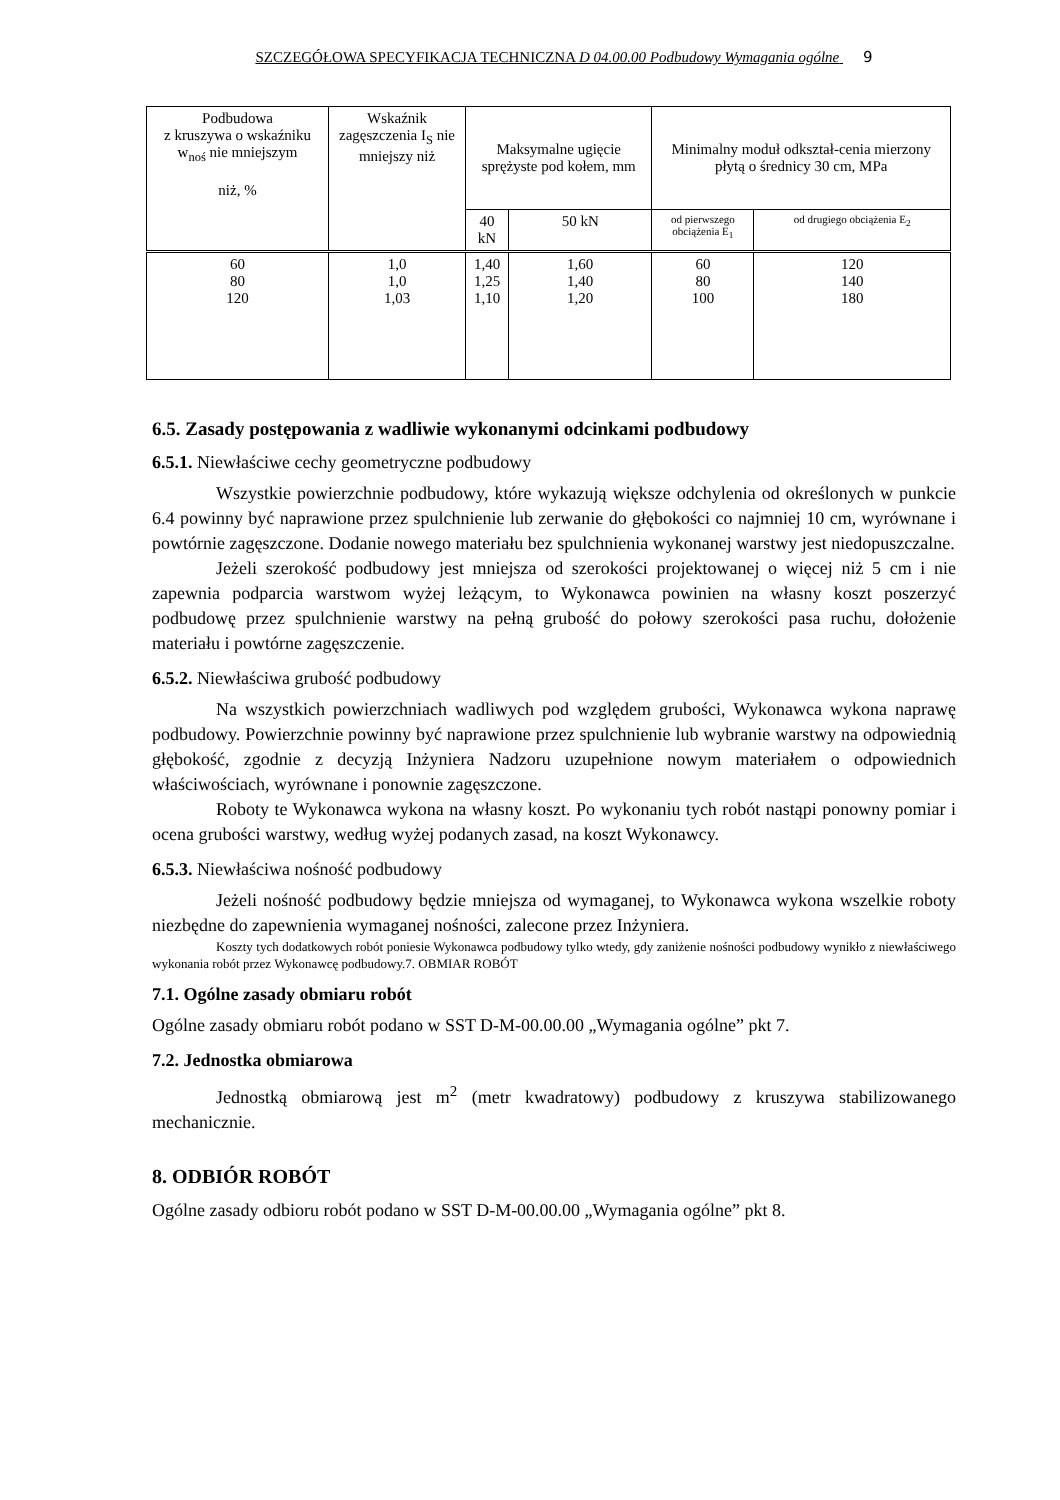SZCZEGÓŁOWA SPECYFIKACJA TECHNICZNA D 04.00.00 Podbudowy Wymagania ogólne 9
| Podbudowa z kruszywa o wskaźniku w<sub>noś</sub> nie mniejszym niż, % | Wskaźnik zagęszczenia I<sub>S</sub> nie mniejszy niż | Maksymalne ugięcie sprężyste pod kołem, mm | | Minimalny moduł odkształ-cenia mierzony płytą o średnicy 30 cm, MPa | |
| --- | --- | --- | --- | --- | --- |
| | | 40 kN | 50 kN | od pierwszego obciążenia E<sub>1</sub> | od drugiego obciążenia E<sub>2</sub> |
| 60 80 120 | 1,0 1,0 1,03 | 1,40 1,25 1,10 | 1,60 1,40 1,20 | 60 80 100 | 120 140 180 |
6.5. Zasady postępowania z wadliwie wykonanymi odcinkami podbudowy
6.5.1. Niewłaściwe cechy geometryczne podbudowy
Wszystkie powierzchnie podbudowy, które wykazują większe odchylenia od określonych w punkcie 6.4 powinny być naprawione przez spulchnienie lub zerwanie do głębokości co najmniej 10 cm, wyrównane i powtórnie zagęszczone. Dodanie nowego materiału bez spulchnienia wykonanej warstwy jest niedopuszczalne.
Jeżeli szerokość podbudowy jest mniejsza od szerokości projektowanej o więcej niż 5 cm i nie zapewnia podparcia warstwom wyżej leżącym, to Wykonawca powinien na własny koszt poszerzyć podbudowę przez spulchnienie warstwy na pełną grubość do połowy szerokości pasa ruchu, dołożenie materiału i powtórne zagęszczenie.
6.5.2. Niewłaściwa grubość podbudowy
Na wszystkich powierzchniach wadliwych pod względem grubości, Wykonawca wykona naprawę podbudowy. Powierzchnie powinny być naprawione przez spulchnienie lub wybranie warstwy na odpowiednią głębokość, zgodnie z decyzją Inżyniera Nadzoru uzupełnione nowym materiałem o odpowiednich właściwościach, wyrównane i ponownie zagęszczone.
Roboty te Wykonawca wykona na własny koszt. Po wykonaniu tych robót nastąpi ponowny pomiar i ocena grubości warstwy, według wyżej podanych zasad, na koszt Wykonawcy.
6.5.3. Niewłaściwa nośność podbudowy
Jeżeli nośność podbudowy będzie mniejsza od wymaganej, to Wykonawca wykona wszelkie roboty niezbędne do zapewnienia wymaganej nośności, zalecone przez Inżyniera.
Koszty tych dodatkowych robót poniesie Wykonawca podbudowy tylko wtedy, gdy zaniżenie nośności podbudowy wynikło z niewłaściwego wykonania robót przez Wykonawcę podbudowy.7. OBMIAR ROBÓT
7.1. Ogólne zasady obmiaru robót
Ogólne zasady obmiaru robót podano w SST D-M-00.00.00 „Wymagania ogólne” pkt 7.
7.2. Jednostka obmiarowa
Jednostką obmiarową jest m<sup>2</sup> (metr kwadratowy) podbudowy z kruszywa stabilizowanego mechanicznie.
8. ODBIÓR ROBÓT
Ogólne zasady odbioru robót podano w SST D-M-00.00.00 „Wymagania ogólne” pkt 8.